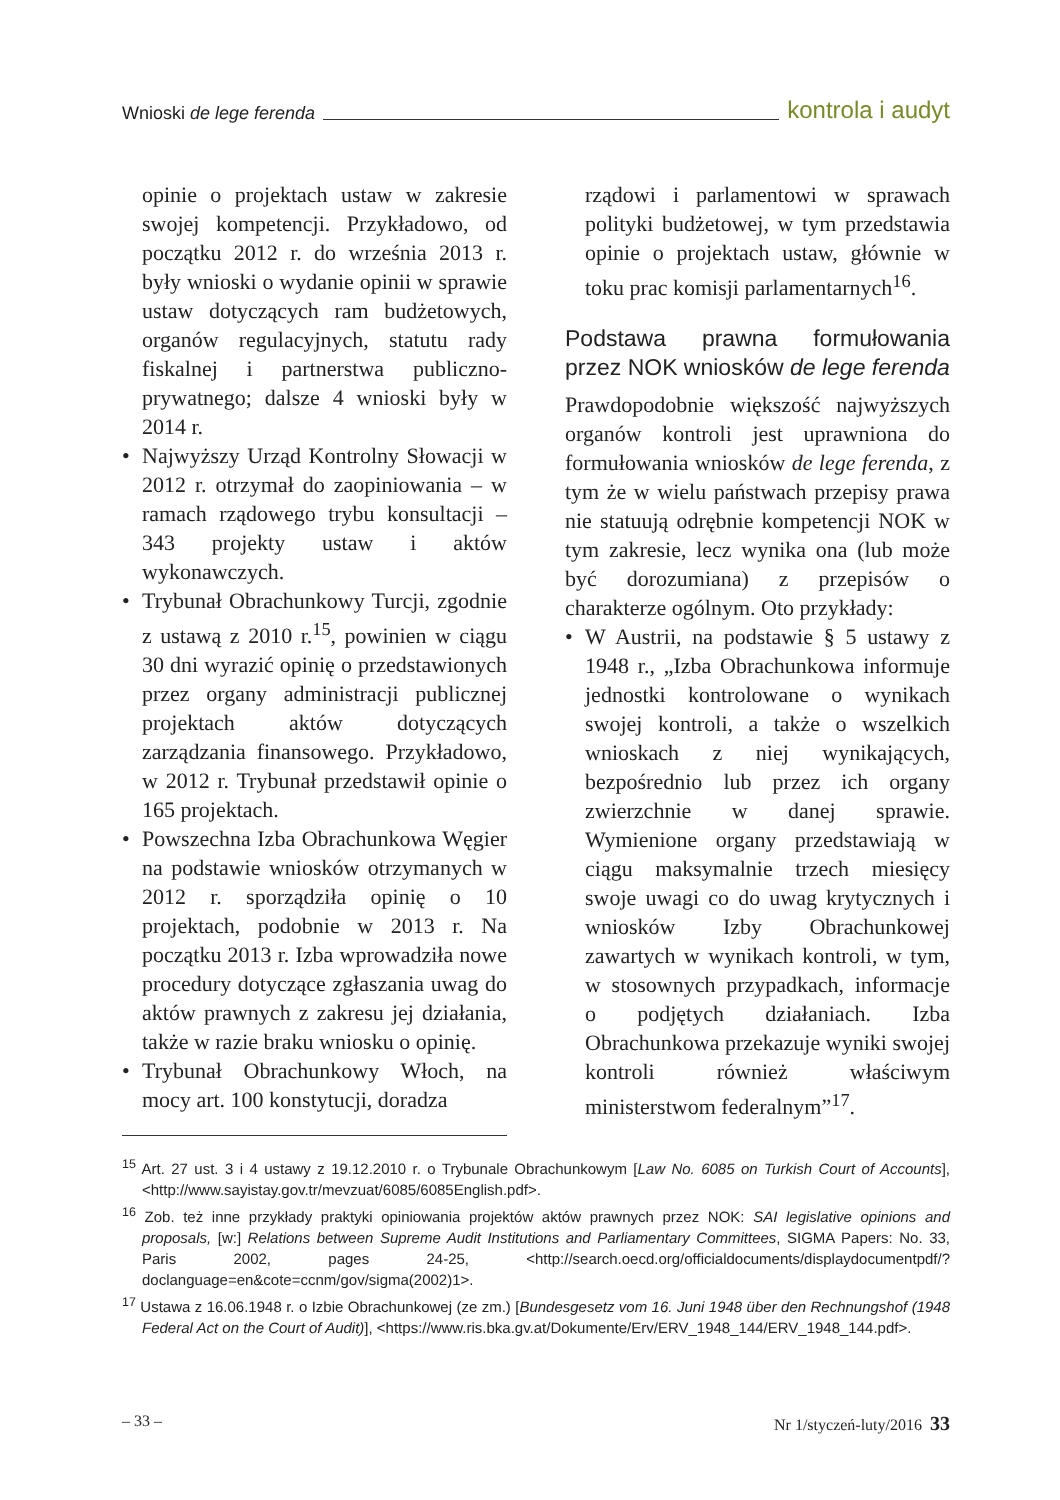Wnioski de lege ferenda kontrola i audyt
opinie o projektach ustaw w zakresie swojej kompetencji. Przykładowo, od początku 2012 r. do września 2013 r. były wnioski o wydanie opinii w sprawie ustaw dotyczących ram budżetowych, organów regulacyjnych, statutu rady fiskalnej i partnerstwa publiczno-prywatnego; dalsze 4 wnioski były w 2014 r.
• Najwyższy Urząd Kontrolny Słowacji w 2012 r. otrzymał do zaopiniowania – w ramach rządowego trybu konsultacji – 343 projekty ustaw i aktów wykonawczych.
• Trybunał Obrachunkowy Turcji, zgodnie z ustawą z 2010 r.<sup>15</sup>, powinien w ciągu 30 dni wyrazić opinię o przedstawionych przez organy administracji publicznej projektach aktów dotyczących zarządzania finansowego. Przykładowo, w 2012 r. Trybunał przedstawił opinie o 165 projektach.
• Powszechna Izba Obrachunkowa Węgier na podstawie wniosków otrzymanych w 2012 r. sporządziła opinię o 10 projektach, podobnie w 2013 r. Na początku 2013 r. Izba wprowadziła nowe procedury dotyczące zgłaszania uwag do aktów prawnych z zakresu jej działania, także w razie braku wniosku o opinię.
• Trybunał Obrachunkowy Włoch, na mocy art. 100 konstytucji, doradza
rządowi i parlamentowi w sprawach polityki budżetowej, w tym przedstawia opinie o projektach ustaw, głównie w toku prac komisji parlamentarnych<sup>16</sup>.
Podstawa prawna formułowania przez NOK wniosków de lege ferenda
Prawdopodobnie większość najwyższych organów kontroli jest uprawniona do formułowania wniosków de lege ferenda, z tym że w wielu państwach przepisy prawa nie statuują odrębnie kompetencji NOK w tym zakresie, lecz wynika ona (lub może być dorozumiana) z przepisów o charakterze ogólnym. Oto przykłady:
• W Austrii, na podstawie § 5 ustawy z 1948 r., „Izba Obrachunkowa informuje jednostki kontrolowane o wynikach swojej kontroli, a także o wszelkich wnioskach z niej wynikających, bezpośrednio lub przez ich organy zwierzchnie w danej sprawie. Wymienione organy przedstawiają w ciągu maksymalnie trzech miesięcy swoje uwagi co do uwag krytycznych i wniosków Izby Obrachunkowej zawartych w wynikach kontroli, w tym, w stosownych przypadkach, informacje o podjętych działaniach. Izba Obrachunkowa przekazuje wyniki swojej kontroli również właściwym ministerstwom federalnym”<sup>17</sup>.
<sup>15</sup> Art. 27 ust. 3 i 4 ustawy z 19.12.2010 r. o Trybunale Obrachunkowym [Law No. 6085 on Turkish Court of Accounts], <http://www.sayistay.gov.tr/mevzuat/6085/6085English.pdf>.
<sup>16</sup> Zob. też inne przykłady praktyki opiniowania projektów aktów prawnych przez NOK: SAI legislative opinions and proposals, [w:] Relations between Supreme Audit Institutions and Parliamentary Committees, SIGMA Papers: No. 33, Paris 2002, pages 24-25, <http://search.oecd.org/officialdocuments/displaydocumentpdf/?doclanguage=en&cote=ccnm/gov/sigma(2002)1>.
<sup>17</sup> Ustawa z 16.06.1948 r. o Izbie Obrachunkowej (ze zm.) [Bundesgesetz vom 16. Juni 1948 über den Rechnungshof (1948 Federal Act on the Court of Audit)], <https://www.ris.bka.gv.at/Dokumente/Erv/ERV_1948_144/ERV_1948_144.pdf>.
– 33 – Nr 1/styczeń-luty/2016 33